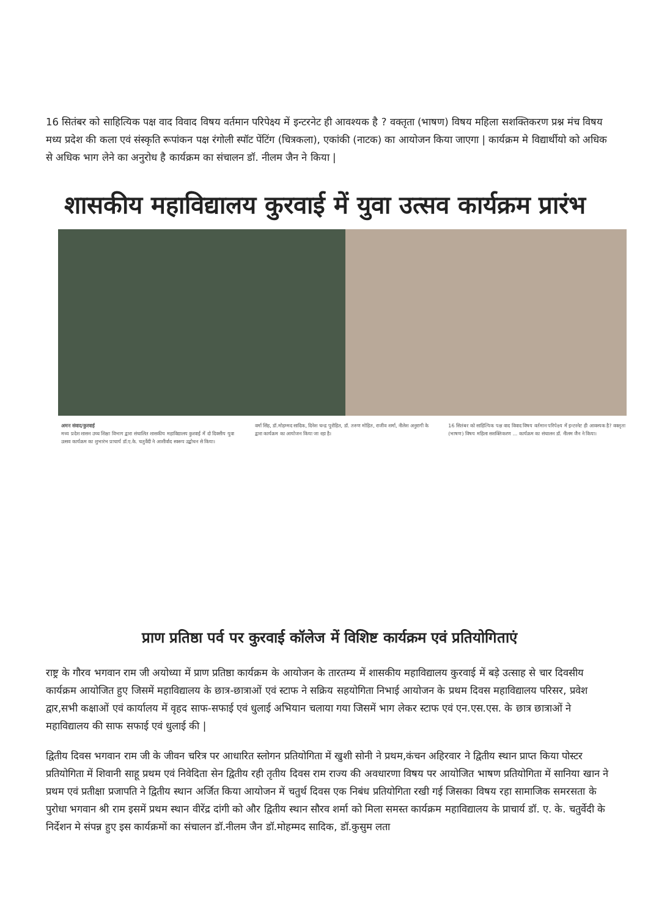16 सितंबर को साहित्यिक पक्ष वाद विवाद विषय वर्तमान परिपेक्ष्य में इन्टरनेट ही आवश्यक है ? वक्तृता (भाषण) विषय महिला सशक्तिकरण प्रश्न मंच विषय मध्य प्रदेश की कला एवं संस्कृति रूपांकन पक्ष रंगोली स्पॉट पेंटिंग (चित्रकला), एकांकी (नाटक) का आयोजन किया जाएगा | कार्यक्रम मे विद्यार्थीयो को अधिक से अधिक भाग लेने का अनुरोध है कार्यक्रम का संचालन डॉ. नीलम जैन ने किया |
शासकीय महाविद्यालय कुरवाई में युवा उत्सव कार्यक्रम प्रारंभ
अमन संवाद/कुरवाई
मध्य प्रदेश शासन उच्च शिक्षा विभाग द्वारा संचालित शासकीय महाविद्यालय कुरवाई में दो दिवसीय युवा उत्सव कार्यक्रम का शुभारंभ प्राचार्य डॉ.ए.के. चतुर्वेदी ने आशीर्वाद स्वरूप उद्बोधन से किया।
वर्मा सिंह, डॉ.मोहम्मद सादिक, दिनेश चन्द्र पुरोहित, डॉ. तरुण मोहित, राजीव शर्मा, नीलेश अनुरागी के द्वारा कार्यक्रम का आयोजन किया जा रहा है।
16 सितंबर को साहित्यिक पक्ष वाद विवाद विषय वर्तमान परिपेक्ष्य में इन्टरनेट ही आवश्यक है? वक्तृता (भाषण) विषय महिला सशक्तिकरण ... कार्यक्रम का संचालन डॉ. नीलम जैन ने किया।
प्राण प्रतिष्ठा पर्व पर कुरवाई कॉलेज में विशिष्ट कार्यक्रम एवं प्रतियोगिताएं
राष्ट्र के गौरव भगवान राम जी अयोध्या में प्राण प्रतिष्ठा कार्यक्रम के आयोजन के तारतम्य में शासकीय महाविद्यालय कुरवाई में बड़े उत्साह से चार दिवसीय कार्यक्रम आयोजित हुए जिसमें महाविद्यालय के छात्र-छात्राओं एवं स्टाफ ने सक्रिय सहयोगिता निभाई आयोजन के प्रथम दिवस महाविद्यालय परिसर, प्रवेश द्वार,सभी कक्षाओं एवं कार्यालय में वृहद साफ-सफाई एवं धुलाई अभियान चलाया गया जिसमें भाग लेकर स्टाफ एवं एन.एस.एस. के छात्र छात्राओं ने महाविद्यालय की साफ सफाई एवं धुलाई की |
द्वितीय दिवस भगवान राम जी के जीवन चरित्र पर आधारित स्लोगन प्रतियोगिता में खुशी सोनी ने प्रथम,कंचन अहिरवार ने द्वितीय स्थान प्राप्त किया पोस्टर प्रतियोगिता में शिवानी साहू प्रथम एवं निवेदिता सेन द्वितीय रही तृतीय दिवस राम राज्य की अवधारणा विषय पर आयोजित भाषण प्रतियोगिता में सानिया खान ने प्रथम एवं प्रतीक्षा प्रजापति ने द्वितीय स्थान अर्जित किया आयोजन में चतुर्थ दिवस एक निबंध प्रतियोगिता रखी गई जिसका विषय रहा सामाजिक समरसता के पुरोधा भगवान श्री राम इसमें प्रथम स्थान वीरेंद्र दांगी को और द्वितीय स्थान सौरव शर्मा को मिला समस्त कार्यक्रम महाविद्यालय के प्राचार्य डॉ. ए. के. चतुर्वेदी के निर्देशन मे संपन्न हुए इस कार्यक्रमों का संचालन डॉ.नीलम जैन डॉ.मोहम्मद सादिक, डॉ.कुसुम लता